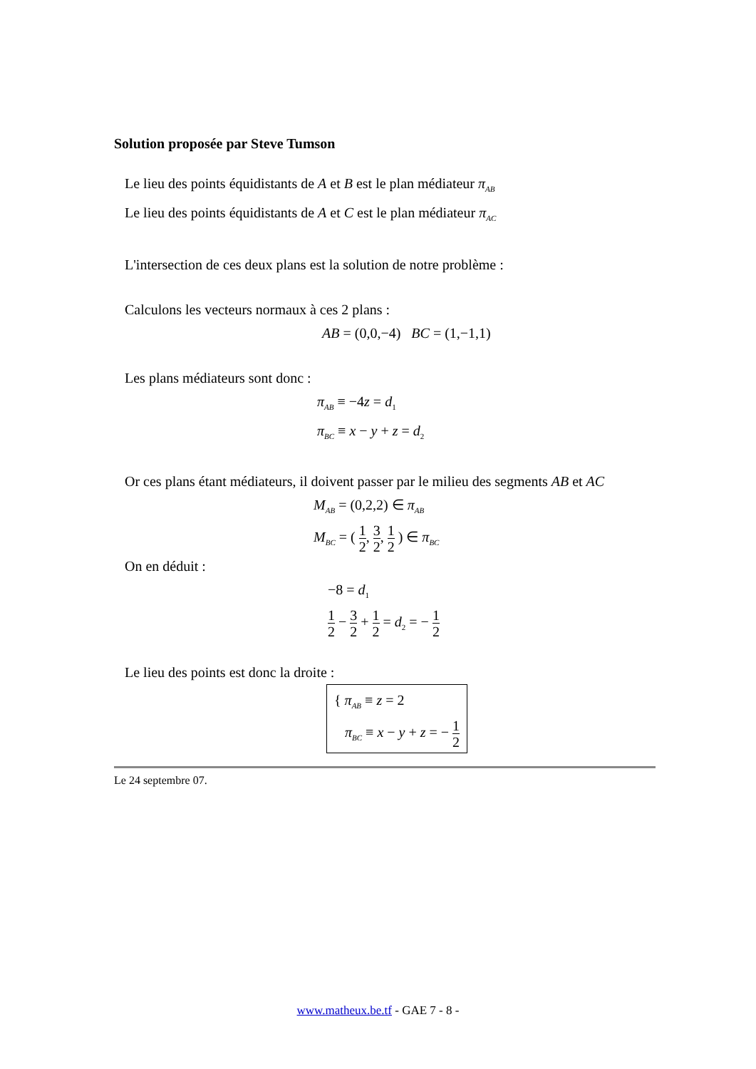Solution proposée par Steve Tumson
Le lieu des points équidistants de A et B est le plan médiateur π<sub>AB</sub>
Le lieu des points équidistants de A et C est le plan médiateur π<sub>AC</sub>
L'intersection de ces deux plans est la solution de notre problème :
Calculons les vecteurs normaux à ces 2 plans :
AB = (0,0,−4) BC = (1,−1,1)
Les plans médiateurs sont donc :
π<sub>AB</sub> ≡ −4z = d<sub>1</sub>
π<sub>BC</sub> ≡ x − y + z = d<sub>2</sub>
Or ces plans étant médiateurs, il doivent passer par le milieu des segments AB et AC
M<sub>AB</sub> = (0,2,2) ∈ π<sub>AB</sub>
M<sub>BC</sub> = ( 1 2, 3 2, 1 2 ) ∈ π<sub>BC</sub>
On en déduit :
−8 = d<sub>1</sub>
1 2 − 3 2 + 1 2 = d<sub>2</sub> = − 1 2
Le lieu des points est donc la droite :
{ π<sub>AB</sub> ≡ z = 2
π<sub>BC</sub> ≡ x − y + z = − 1 2
Le 24 septembre 07.
www.matheux.be.tf - GAE 7 - 8 -